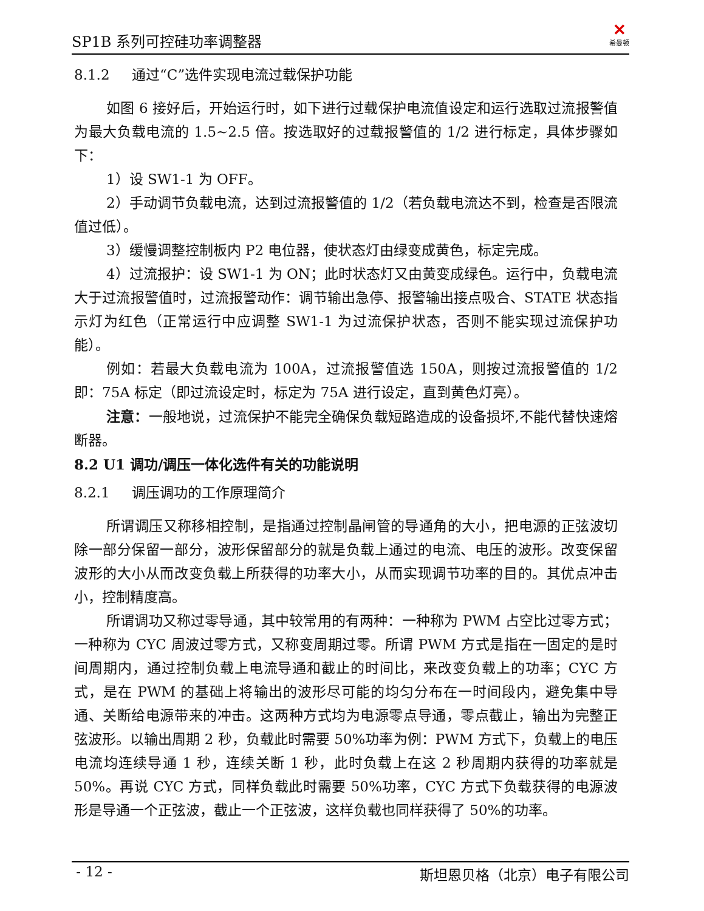SP1B 系列可控硅功率调整器 ✕
希曼顿
8.1.2 通过“C”选件实现电流过载保护功能
如图 6 接好后，开始运行时，如下进行过载保护电流值设定和运行选取过流报警值为最大负载电流的 1.5~2.5 倍。按选取好的过载报警值的 1/2 进行标定，具体步骤如下：
1）设 SW1-1 为 OFF。
2）手动调节负载电流，达到过流报警值的 1/2（若负载电流达不到，检查是否限流值过低）。
3）缓慢调整控制板内 P2 电位器，使状态灯由绿变成黄色，标定完成。
4）过流报护：设 SW1-1 为 ON；此时状态灯又由黄变成绿色。运行中，负载电流大于过流报警值时，过流报警动作：调节输出急停、报警输出接点吸合、STATE 状态指示灯为红色（正常运行中应调整 SW1-1 为过流保护状态，否则不能实现过流保护功能）。
例如：若最大负载电流为 100A，过流报警值选 150A，则按过流报警值的 1/2 即：75A 标定（即过流设定时，标定为 75A 进行设定，直到黄色灯亮）。
注意：一般地说，过流保护不能完全确保负载短路造成的设备损坏,不能代替快速熔断器。
8.2 U1 调功/调压一体化选件有关的功能说明
8.2.1 调压调功的工作原理简介
所谓调压又称移相控制，是指通过控制晶闸管的导通角的大小，把电源的正弦波切除一部分保留一部分，波形保留部分的就是负载上通过的电流、电压的波形。改变保留波形的大小从而改变负载上所获得的功率大小，从而实现调节功率的目的。其优点冲击小，控制精度高。
所谓调功又称过零导通，其中较常用的有两种：一种称为 PWM 占空比过零方式；一种称为 CYC 周波过零方式，又称变周期过零。所谓 PWM 方式是指在一固定的是时间周期内，通过控制负载上电流导通和截止的时间比，来改变负载上的功率；CYC 方式，是在 PWM 的基础上将输出的波形尽可能的均匀分布在一时间段内，避免集中导通、关断给电源带来的冲击。这两种方式均为电源零点导通，零点截止，输出为完整正弦波形。以输出周期 2 秒，负载此时需要 50%功率为例：PWM 方式下，负载上的电压电流均连续导通 1 秒，连续关断 1 秒，此时负载上在这 2 秒周期内获得的功率就是 50%。再说 CYC 方式，同样负载此时需要 50%功率，CYC 方式下负载获得的电源波形是导通一个正弦波，截止一个正弦波，这样负载也同样获得了 50%的功率。
- 12 - 斯坦恩贝格（北京）电子有限公司